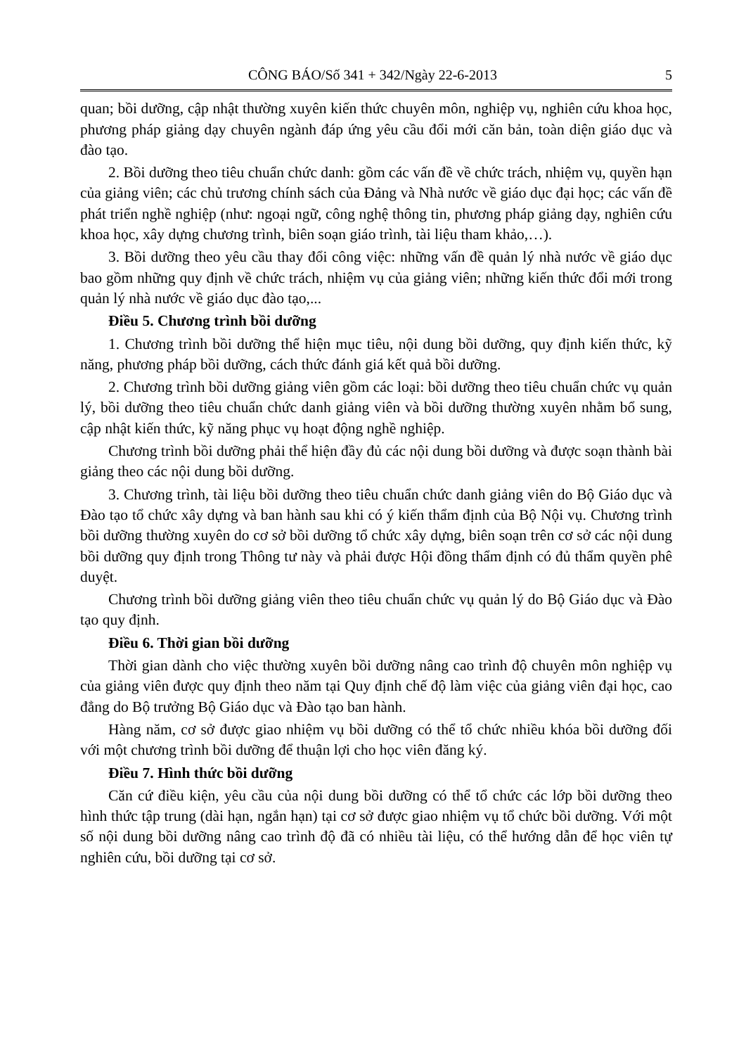CÔNG BÁO/Số 341 + 342/Ngày 22-6-2013 5
quan; bồi dưỡng, cập nhật thường xuyên kiến thức chuyên môn, nghiệp vụ, nghiên cứu khoa học, phương pháp giảng dạy chuyên ngành đáp ứng yêu cầu đổi mới căn bản, toàn diện giáo dục và đào tạo.
2. Bồi dưỡng theo tiêu chuẩn chức danh: gồm các vấn đề về chức trách, nhiệm vụ, quyền hạn của giảng viên; các chủ trương chính sách của Đảng và Nhà nước về giáo dục đại học; các vấn đề phát triển nghề nghiệp (như: ngoại ngữ, công nghệ thông tin, phương pháp giảng dạy, nghiên cứu khoa học, xây dựng chương trình, biên soạn giáo trình, tài liệu tham khảo,…).
3. Bồi dưỡng theo yêu cầu thay đổi công việc: những vấn đề quản lý nhà nước về giáo dục bao gồm những quy định về chức trách, nhiệm vụ của giảng viên; những kiến thức đổi mới trong quản lý nhà nước về giáo dục đào tạo,...
Điều 5. Chương trình bồi dưỡng
1. Chương trình bồi dưỡng thể hiện mục tiêu, nội dung bồi dưỡng, quy định kiến thức, kỹ năng, phương pháp bồi dưỡng, cách thức đánh giá kết quả bồi dưỡng.
2. Chương trình bồi dưỡng giảng viên gồm các loại: bồi dưỡng theo tiêu chuẩn chức vụ quản lý, bồi dưỡng theo tiêu chuẩn chức danh giảng viên và bồi dưỡng thường xuyên nhằm bổ sung, cập nhật kiến thức, kỹ năng phục vụ hoạt động nghề nghiệp.
Chương trình bồi dưỡng phải thể hiện đầy đủ các nội dung bồi dưỡng và được soạn thành bài giảng theo các nội dung bồi dưỡng.
3. Chương trình, tài liệu bồi dưỡng theo tiêu chuẩn chức danh giảng viên do Bộ Giáo dục và Đào tạo tổ chức xây dựng và ban hành sau khi có ý kiến thẩm định của Bộ Nội vụ. Chương trình bồi dưỡng thường xuyên do cơ sở bồi dưỡng tổ chức xây dựng, biên soạn trên cơ sở các nội dung bồi dưỡng quy định trong Thông tư này và phải được Hội đồng thẩm định có đủ thẩm quyền phê duyệt.
Chương trình bồi dưỡng giảng viên theo tiêu chuẩn chức vụ quản lý do Bộ Giáo dục và Đào tạo quy định.
Điều 6. Thời gian bồi dưỡng
Thời gian dành cho việc thường xuyên bồi dưỡng nâng cao trình độ chuyên môn nghiệp vụ của giảng viên được quy định theo năm tại Quy định chế độ làm việc của giảng viên đại học, cao đẳng do Bộ trưởng Bộ Giáo dục và Đào tạo ban hành.
Hàng năm, cơ sở được giao nhiệm vụ bồi dưỡng có thể tổ chức nhiều khóa bồi dưỡng đối với một chương trình bồi dưỡng để thuận lợi cho học viên đăng ký.
Điều 7. Hình thức bồi dưỡng
Căn cứ điều kiện, yêu cầu của nội dung bồi dưỡng có thể tổ chức các lớp bồi dưỡng theo hình thức tập trung (dài hạn, ngắn hạn) tại cơ sở được giao nhiệm vụ tổ chức bồi dưỡng. Với một số nội dung bồi dưỡng nâng cao trình độ đã có nhiều tài liệu, có thể hướng dẫn để học viên tự nghiên cứu, bồi dưỡng tại cơ sở.